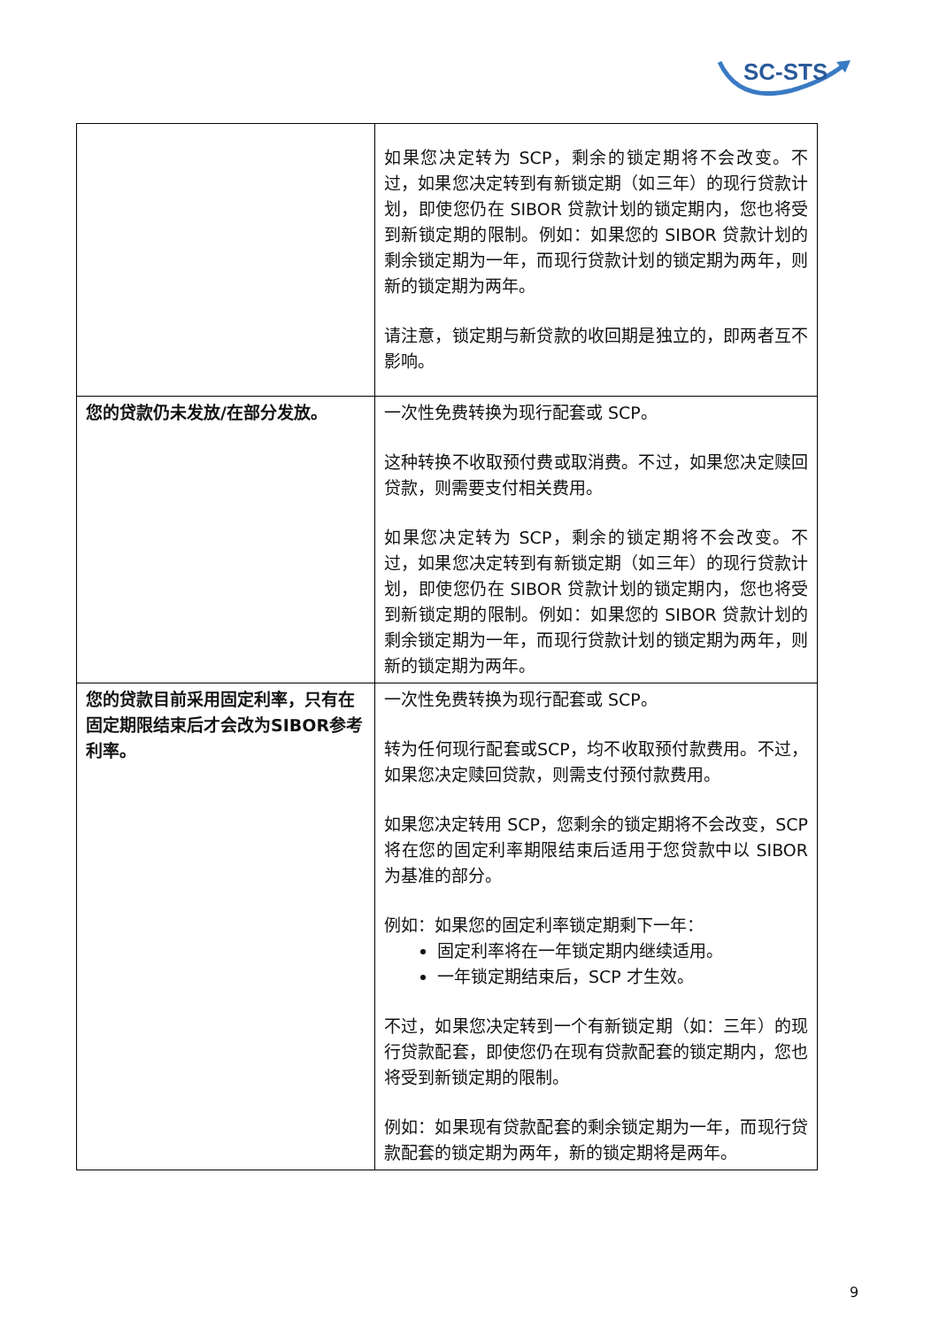SC-STS
| | 如果您决定转为 SCP，剩余的锁定期将不会改变。不过，如果您决定转到有新锁定期（如三年）的现行贷款计划，即使您仍在 SIBOR 贷款计划的锁定期内，您也将受到新锁定期的限制。例如：如果您的 SIBOR 贷款计划的剩余锁定期为一年，而现行贷款计划的锁定期为两年，则新的锁定期为两年。 请注意，锁定期与新贷款的收回期是独立的，即两者互不影响。 |
| 您的贷款仍未发放/在部分发放。 | 一次性免费转换为现行配套或 SCP。 这种转换不收取预付费或取消费。不过，如果您决定赎回贷款，则需要支付相关费用。 如果您决定转为 SCP，剩余的锁定期将不会改变。不过，如果您决定转到有新锁定期（如三年）的现行贷款计划，即使您仍在 SIBOR 贷款计划的锁定期内，您也将受到新锁定期的限制。例如：如果您的 SIBOR 贷款计划的剩余锁定期为一年，而现行贷款计划的锁定期为两年，则新的锁定期为两年。 |
| 您的贷款目前采用固定利率，只有在固定期限结束后才会改为SIBOR参考利率。 | 一次性免费转换为现行配套或 SCP。 转为任何现行配套或SCP，均不收取预付款费用。不过，如果您决定赎回贷款，则需支付预付款费用。 如果您决定转用 SCP，您剩余的锁定期将不会改变，SCP 将在您的固定利率期限结束后适用于您贷款中以 SIBOR 为基准的部分。 例如：如果您的固定利率锁定期剩下一年： 固定利率将在一年锁定期内继续适用。 一年锁定期结束后，SCP 才生效。 不过，如果您决定转到一个有新锁定期（如：三年）的现行贷款配套，即使您仍在现有贷款配套的锁定期内，您也将受到新锁定期的限制。 例如：如果现有贷款配套的剩余锁定期为一年，而现行贷款配套的锁定期为两年，新的锁定期将是两年。 |
9